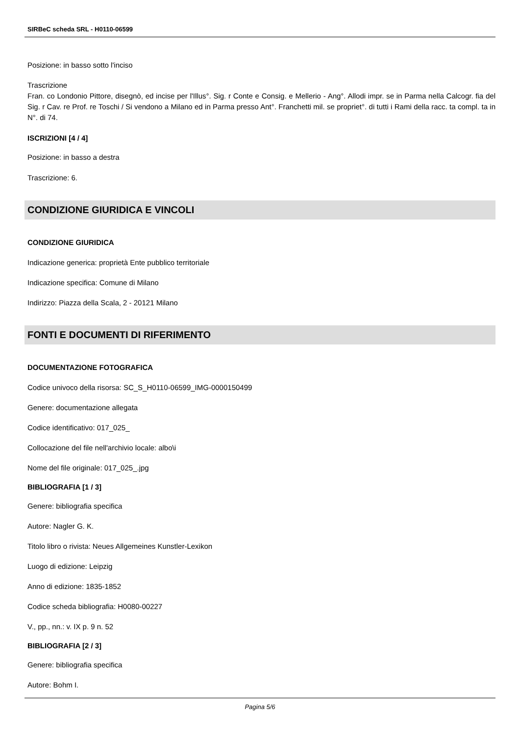SIRBeC scheda SRL - H0110-06599
Posizione: in basso sotto l'inciso
Trascrizione
Fran. co Londonio Pittore, disegnò, ed incise per l'Illus°. Sig. r Conte e Consig. e Mellerio - Ang°. Allodi impr. se in Parma nella Calcogr. fia del Sig. r Cav. re Prof. re Toschi / Si vendono a Milano ed in Parma presso Ant°. Franchetti mil. se propriet°. di tutti i Rami della racc. ta compl. ta in N°. di 74.
ISCRIZIONI [4 / 4]
Posizione: in basso a destra
Trascrizione: 6.
CONDIZIONE GIURIDICA E VINCOLI
CONDIZIONE GIURIDICA
Indicazione generica: proprietà Ente pubblico territoriale
Indicazione specifica: Comune di Milano
Indirizzo: Piazza della Scala, 2 - 20121 Milano
FONTI E DOCUMENTI DI RIFERIMENTO
DOCUMENTAZIONE FOTOGRAFICA
Codice univoco della risorsa: SC_S_H0110-06599_IMG-0000150499
Genere: documentazione allegata
Codice identificativo: 017_025_
Collocazione del file nell'archivio locale: albo\i
Nome del file originale: 017_025_.jpg
BIBLIOGRAFIA [1 / 3]
Genere: bibliografia specifica
Autore: Nagler G. K.
Titolo libro o rivista: Neues Allgemeines Kunstler-Lexikon
Luogo di edizione: Leipzig
Anno di edizione: 1835-1852
Codice scheda bibliografia: H0080-00227
V., pp., nn.: v. IX p. 9 n. 52
BIBLIOGRAFIA [2 / 3]
Genere: bibliografia specifica
Autore: Bohm I.
Pagina 5/6